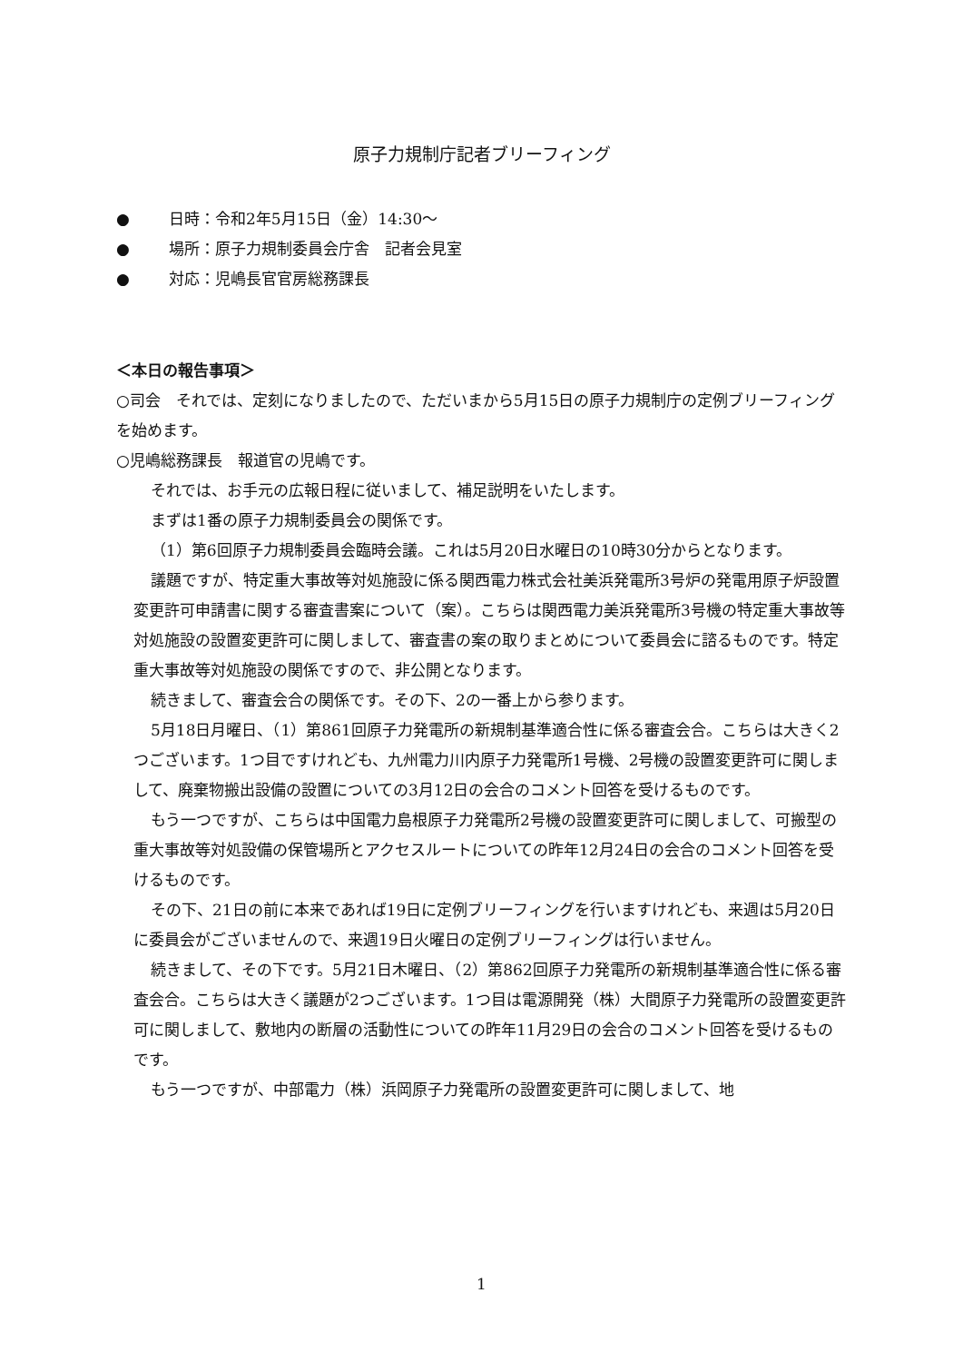原子力規制庁記者ブリーフィング
● 日時：令和2年5月15日（金）14:30～
● 場所：原子力規制委員会庁舎　記者会見室
● 対応：児嶋長官官房総務課長
＜本日の報告事項＞
○司会　それでは、定刻になりましたので、ただいまから5月15日の原子力規制庁の定例ブリーフィングを始めます。
○児嶋総務課長　報道官の児嶋です。
それでは、お手元の広報日程に従いまして、補足説明をいたします。
まずは1番の原子力規制委員会の関係です。
（1）第6回原子力規制委員会臨時会議。これは5月20日水曜日の10時30分からとなります。
議題ですが、特定重大事故等対処施設に係る関西電力株式会社美浜発電所3号炉の発電用原子炉設置変更許可申請書に関する審査書案について（案）。こちらは関西電力美浜発電所3号機の特定重大事故等対処施設の設置変更許可に関しまして、審査書の案の取りまとめについて委員会に諮るものです。特定重大事故等対処施設の関係ですので、非公開となります。
続きまして、審査会合の関係です。その下、2の一番上から参ります。
5月18日月曜日、（1）第861回原子力発電所の新規制基準適合性に係る審査会合。こちらは大きく2つございます。1つ目ですけれども、九州電力川内原子力発電所1号機、2号機の設置変更許可に関しまして、廃棄物搬出設備の設置についての3月12日の会合のコメント回答を受けるものです。
もう一つですが、こちらは中国電力島根原子力発電所2号機の設置変更許可に関しまして、可搬型の重大事故等対処設備の保管場所とアクセスルートについての昨年12月24日の会合のコメント回答を受けるものです。
その下、21日の前に本来であれば19日に定例ブリーフィングを行いますけれども、来週は5月20日に委員会がございませんので、来週19日火曜日の定例ブリーフィングは行いません。
続きまして、その下です。5月21日木曜日、（2）第862回原子力発電所の新規制基準適合性に係る審査会合。こちらは大きく議題が2つございます。1つ目は電源開発（株）大間原子力発電所の設置変更許可に関しまして、敷地内の断層の活動性についての昨年11月29日の会合のコメント回答を受けるものです。
もう一つですが、中部電力（株）浜岡原子力発電所の設置変更許可に関しまして、地
1